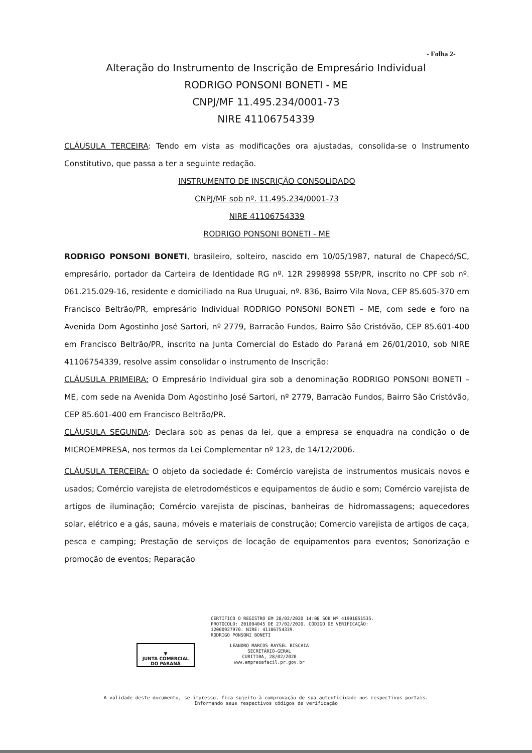- Folha 2-
Alteração do Instrumento de Inscrição de Empresário Individual
RODRIGO PONSONI BONETI - ME
CNPJ/MF 11.495.234/0001-73
NIRE 41106754339
CLÁUSULA TERCEIRA: Tendo em vista as modificações ora ajustadas, consolida-se o Instrumento Constitutivo, que passa a ter a seguinte redação.
INSTRUMENTO DE INSCRIÇÃO CONSOLIDADO
CNPJ/MF sob nº. 11.495.234/0001-73
NIRE 41106754339
RODRIGO PONSONI BONETI - ME
RODRIGO PONSONI BONETI, brasileiro, solteiro, nascido em 10/05/1987, natural de Chapecó/SC, empresário, portador da Carteira de Identidade RG nº. 12R 2998998 SSP/PR, inscrito no CPF sob nº. 061.215.029-16, residente e domiciliado na Rua Uruguai, nº. 836, Bairro Vila Nova, CEP 85.605-370 em Francisco Beltrão/PR, empresário Individual RODRIGO PONSONI BONETI – ME, com sede e foro na Avenida Dom Agostinho José Sartori, nº 2779, Barracão Fundos, Bairro São Cristóvão, CEP 85.601-400 em Francisco Beltrão/PR, inscrito na Junta Comercial do Estado do Paraná em 26/01/2010, sob NIRE 41106754339, resolve assim consolidar o instrumento de Inscrição:
CLÁUSULA PRIMEIRA: O Empresário Individual gira sob a denominação RODRIGO PONSONI BONETI – ME, com sede na Avenida Dom Agostinho José Sartori, nº 2779, Barracão Fundos, Bairro São Cristóvão, CEP 85.601-400 em Francisco Beltrão/PR.
CLÁUSULA SEGUNDA: Declara sob as penas da lei, que a empresa se enquadra na condição o de MICROEMPRESA, nos termos da Lei Complementar nº 123, de 14/12/2006.
CLÁUSULA TERCEIRA: O objeto da sociedade é: Comércio varejista de instrumentos musicais novos e usados; Comércio varejista de eletrodomésticos e equipamentos de áudio e som; Comércio varejista de artigos de iluminação; Comércio varejista de piscinas, banheiras de hidromassagens; aquecedores solar, elétrico e a gás, sauna, móveis e materiais de construção; Comercio varejista de artigos de caça, pesca e camping; Prestação de serviços de locação de equipamentos para eventos; Sonorização e promoção de eventos; Reparação
CERTIFICO O REGISTRO EM 28/02/2020 14:08 SOB Nº 41901851535.
PROTOCOLO: 201094045 DE 27/02/2020. CÓDIGO DE VERIFICAÇÃO:
12000927970. NIRE: 41106754339.
RODRIGO PONSONI BONETI
▼
JUNTA COMERCIAL
DO PARANÁ
LEANDRO MARCOS RAYSEL BISCAIA
SECRETÁRIO-GERAL
CURITIBA, 28/02/2020
www.empresafacil.pr.gov.br
A validade deste documento, se impresso, fica sujeito à comprovação de sua autenticidade nos respectivos portais.
Informando seus respectivos códigos de verificação